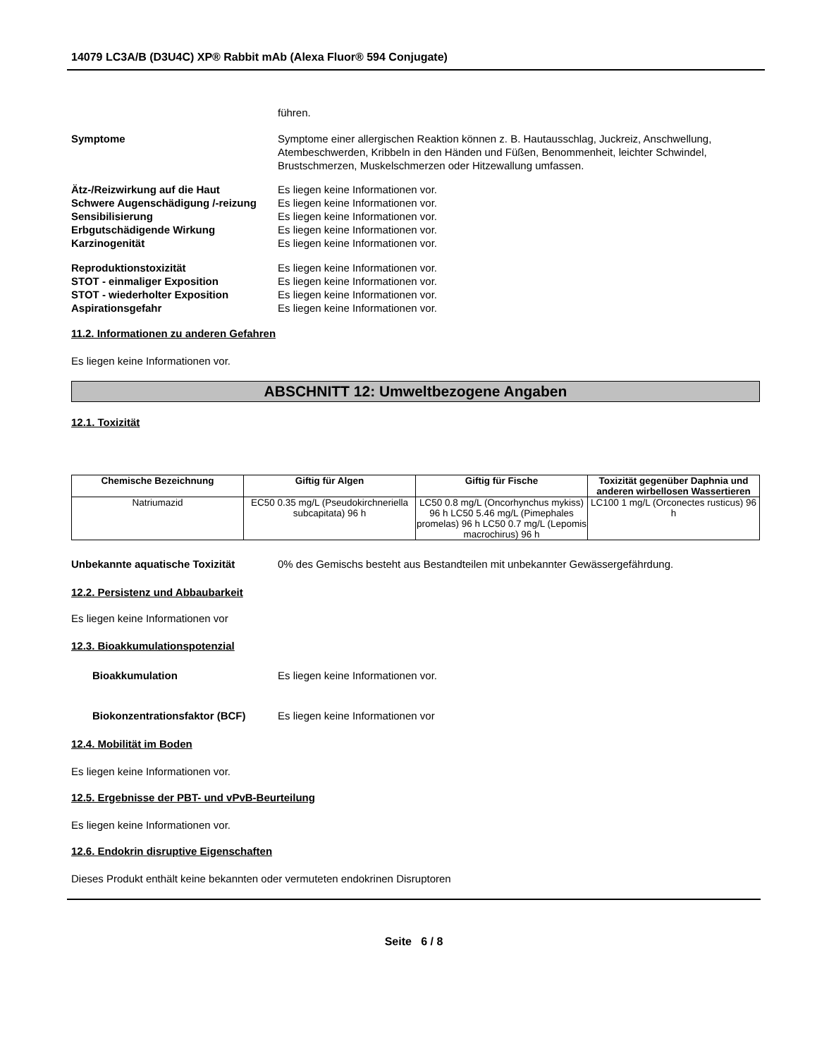14079 LC3A/B (D3U4C) XP® Rabbit mAb (Alexa Fluor® 594 Conjugate)
führen.
Symptome Symptome einer allergischen Reaktion können z. B. Hautausschlag, Juckreiz, Anschwellung, Atembeschwerden, Kribbeln in den Händen und Füßen, Benommenheit, leichter Schwindel, Brustschmerzen, Muskelschmerzen oder Hitzewallung umfassen.
Ätz-/Reizwirkung auf die Haut Es liegen keine Informationen vor.
Schwere Augenschädigung /-reizung
Es liegen keine Informationen vor.
Sensibilisierung Es liegen keine Informationen vor.
Erbgutschädigende Wirkung Es liegen keine Informationen vor.
Karzinogenität Es liegen keine Informationen vor.
Reproduktionstoxizität Es liegen keine Informationen vor.
STOT - einmaliger Exposition Es liegen keine Informationen vor.
STOT - wiederholter Exposition Es liegen keine Informationen vor.
Aspirationsgefahr Es liegen keine Informationen vor.
11.2. Informationen zu anderen Gefahren
Es liegen keine Informationen vor.
ABSCHNITT 12: Umweltbezogene Angaben
12.1. Toxizität
| Chemische Bezeichnung | Giftig für Algen | Giftig für Fische | Toxizität gegenüber Daphnia und anderen wirbellosen Wassertieren |
| --- | --- | --- | --- |
| Natriumazid | EC50 0.35 mg/L (Pseudokirchneriella subcapitata) 96 h | LC50 0.8 mg/L (Oncorhynchus mykiss) 96 h LC50 5.46 mg/L (Pimephales promelas) 96 h LC50 0.7 mg/L (Lepomis macrochirus) 96 h | LC100 1 mg/L (Orconectes rusticus) 96 h |
Unbekannte aquatische Toxizität 0% des Gemischs besteht aus Bestandteilen mit unbekannter Gewässergefährdung.
12.2. Persistenz und Abbaubarkeit
Es liegen keine Informationen vor
12.3. Bioakkumulationspotenzial
Bioakkumulation Es liegen keine Informationen vor.
Biokonzentrationsfaktor (BCF) Es liegen keine Informationen vor
12.4. Mobilität im Boden
Es liegen keine Informationen vor.
12.5. Ergebnisse der PBT- und vPvB-Beurteilung
Es liegen keine Informationen vor.
12.6. Endokrin disruptive Eigenschaften
Dieses Produkt enthält keine bekannten oder vermuteten endokrinen Disruptoren
Seite 6 / 8